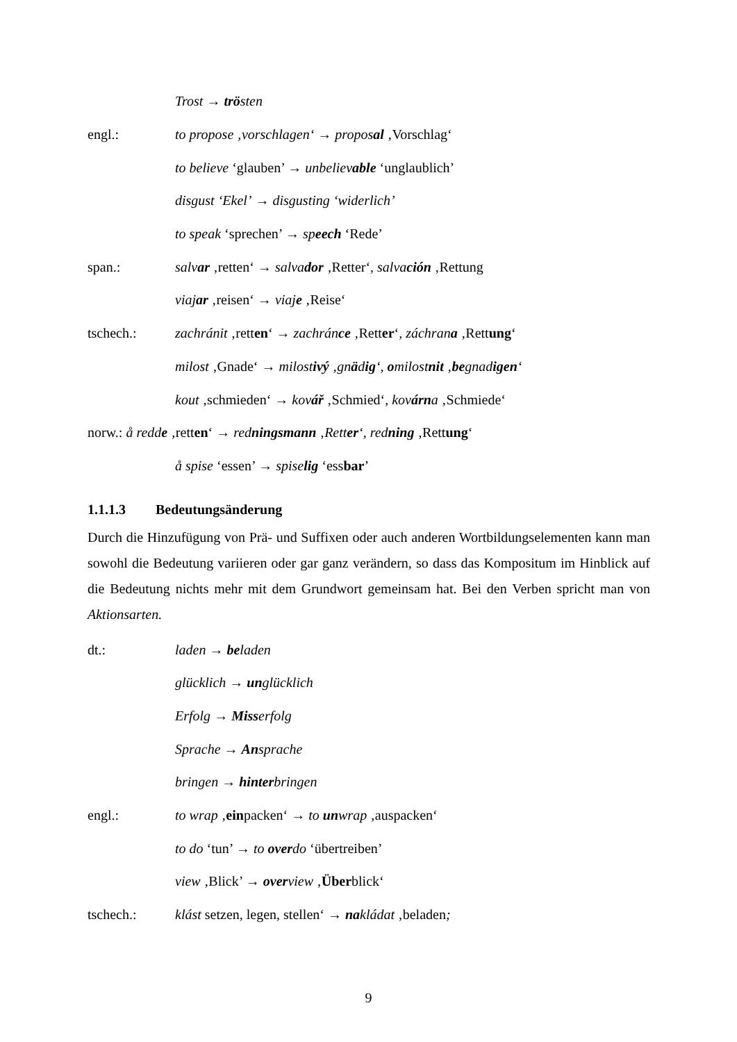Trost → trösten
engl.: to propose ‚vorschlagen‘ → proposal ‚Vorschlag‘
to believe ‘glauben’ → unbelievable ‘unglaublich’
disgust ‘Ekel’ → disgusting ‘widerlich’
to speak ‘sprechen’ → speech ‘Rede’
span.: salvar ‚retten‘ → salvador ‚Retter‘, salvación ‚Rettung
viajar ‚reisen‘ → viaje ‚Reise‘
tschech.: zachránit ‚retten‘ → zachránce ‚Retter‘, záchrana ‚Rettung‘
milost ‚Gnade‘ → milostivý ‚gnädig‘, omilostnit ‚begnadigen‘
kout ‚schmieden‘ → kovář ‚Schmied‘, kovárna ‚Schmiede‘
norw.: å redde ‚retten‘ → redningsmann ‚Retter‘, redning ‚Rettung‘
å spise ‘essen’ → spiselig ‘essbar’
1.1.1.3 Bedeutungsänderung
Durch die Hinzufügung von Prä- und Suffixen oder auch anderen Wortbildungselementen kann man sowohl die Bedeutung variieren oder gar ganz verändern, so dass das Kompositum im Hinblick auf die Bedeutung nichts mehr mit dem Grundwort gemeinsam hat. Bei den Verben spricht man von Aktionsarten.
dt.: laden → beladen
glücklich → unglücklich
Erfolg → Misserfolg
Sprache → Ansprache
bringen → hinterbringen
engl.: to wrap ‚einpacken‘ → to unwrap ‚auspacken‘
to do ‘tun’ → to overdo ‘übertreiben’
view ‚Blick’ → overview ‚Überblick‘
tschech.: klást setzen, legen, stellen‘ → nakládat ‚beladen;
9